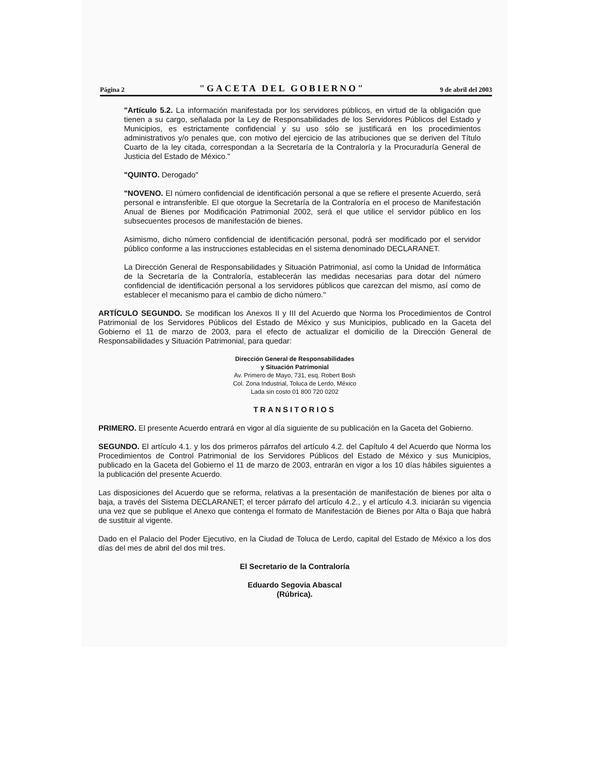Página 2 "GACETA DEL GOBIERNO" 9 de abril del 2003
"Artículo 5.2. La información manifestada por los servidores públicos, en virtud de la obligación que tienen a su cargo, señalada por la Ley de Responsabilidades de los Servidores Públicos del Estado y Municipios, es estrictamente confidencial y su uso sólo se justificará en los procedimientos administrativos y/o penales que, con motivo del ejercicio de las atribuciones que se deriven del Título Cuarto de la ley citada, correspondan a la Secretaría de la Contraloría y la Procuraduría General de Justicia del Estado de México."
"QUINTO. Derogado"
"NOVENO. El número confidencial de identificación personal a que se refiere el presente Acuerdo, será personal e intransferible. El que otorgue la Secretaría de la Contraloría en el proceso de Manifestación Anual de Bienes por Modificación Patrimonial 2002, será el que utilice el servidor público en los subsecuentes procesos de manifestación de bienes.
Asimismo, dicho número confidencial de identificación personal, podrá ser modificado por el servidor público conforme a las instrucciones establecidas en el sistema denominado DECLARANET.
La Dirección General de Responsabilidades y Situación Patrimonial, así como la Unidad de Informática de la Secretaría de la Contraloría, establecerán las medidas necesarias para dotar del número confidencial de identificación personal a los servidores públicos que carezcan del mismo, así como de establecer el mecanismo para el cambio de dicho número."
ARTÍCULO SEGUNDO. Se modifican los Anexos II y III del Acuerdo que Norma los Procedimientos de Control Patrimonial de los Servidores Públicos del Estado de México y sus Municipios, publicado en la Gaceta del Gobierno el 11 de marzo de 2003, para el efecto de actualizar el domicilio de la Dirección General de Responsabilidades y Situación Patrimonial, para quedar:
Dirección General de Responsabilidades
y Situación Patrimonial
Av. Primero de Mayo, 731, esq. Robert Bosh
Col. Zona Industrial, Toluca de Lerdo, México
Lada sin costo 01 800 720 0202
TRANSITORIOS
PRIMERO. El presente Acuerdo entrará en vigor al día siguiente de su publicación en la Gaceta del Gobierno.
SEGUNDO. El artículo 4.1. y los dos primeros párrafos del artículo 4.2. del Capítulo 4 del Acuerdo que Norma los Procedimientos de Control Patrimonial de los Servidores Públicos del Estado de México y sus Municipios, publicado en la Gaceta del Gobierno el 11 de marzo de 2003, entrarán en vigor a los 10 días hábiles siguientes a la publicación del presente Acuerdo.
Las disposiciones del Acuerdo que se reforma, relativas a la presentación de manifestación de bienes por alta o baja, a través del Sistema DECLARANET; el tercer párrafo del artículo 4.2., y el artículo 4.3. iniciarán su vigencia una vez que se publique el Anexo que contenga el formato de Manifestación de Bienes por Alta o Baja que habrá de sustituir al vigente.
Dado en el Palacio del Poder Ejecutivo, en la Ciudad de Toluca de Lerdo, capital del Estado de México a los dos días del mes de abril del dos mil tres.
El Secretario de la Contraloría
Eduardo Segovia Abascal
(Rúbrica).